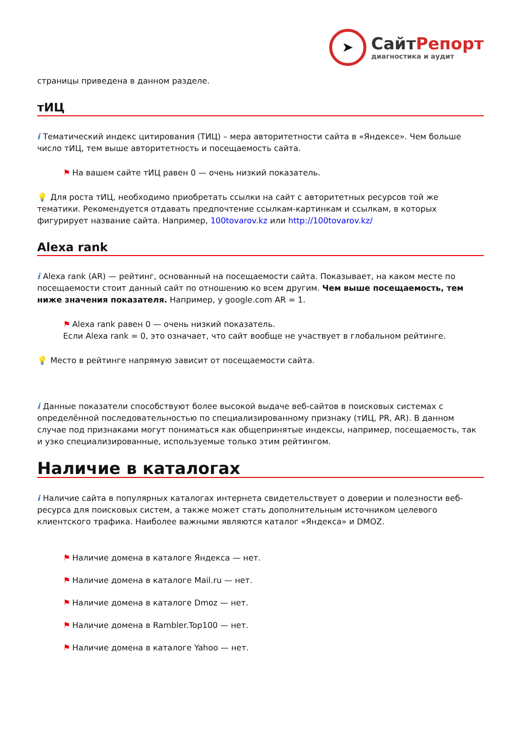➤
СайтРепорт
диагностика и аудит
страницы приведена в данном разделе.
тИЦ
i Тематический индекс цитирования (ТИЦ) – мера авторитетности сайта в «Яндексе». Чем больше число тИЦ, тем выше авторитетность и посещаемость сайта.
⚑ На вашем сайте тИЦ равен 0 — очень низкий показатель.
💡 Для роста тИЦ, необходимо приобретать ссылки на сайт с авторитетных ресурсов той же тематики. Рекомендуется отдавать предпочтение ссылкам-картинкам и ссылкам, в которых фигурирует название сайта. Например, 100tovarov.kz или http://100tovarov.kz/
Alexa rank
i Alexa rank (AR) — рейтинг, основанный на посещаемости сайта. Показывает, на каком месте по посещаемости стоит данный сайт по отношению ко всем другим. Чем выше посещаемость, тем ниже значения показателя. Например, у google.com AR = 1.
⚑ Alexa rank равен 0 — очень низкий показатель.
Если Alexa rank = 0, это означает, что сайт вообще не участвует в глобальном рейтинге.
💡 Место в рейтинге напрямую зависит от посещаемости сайта.
i Данные показатели способствуют более высокой выдаче веб-сайтов в поисковых системах с определённой последовательностью по специализированному признаку (тИЦ, PR, AR). В данном случае под признаками могут пониматься как общепринятые индексы, например, посещаемость, так и узко специализированные, используемые только этим рейтингом.
Наличие в каталогах
i Наличие сайта в популярных каталогах интернета свидетельствует о доверии и полезности веб-ресурса для поисковых систем, а также может стать дополнительным источником целевого клиентского трафика. Наиболее важными являются каталог «Яндекса» и DMOZ.
⚑ Наличие домена в каталоге Яндекса — нет.
⚑ Наличие домена в каталоге Mail.ru — нет.
⚑ Наличие домена в каталоге Dmoz — нет.
⚑ Наличие домена в Rambler.Top100 — нет.
⚑ Наличие домена в каталоге Yahoo — нет.